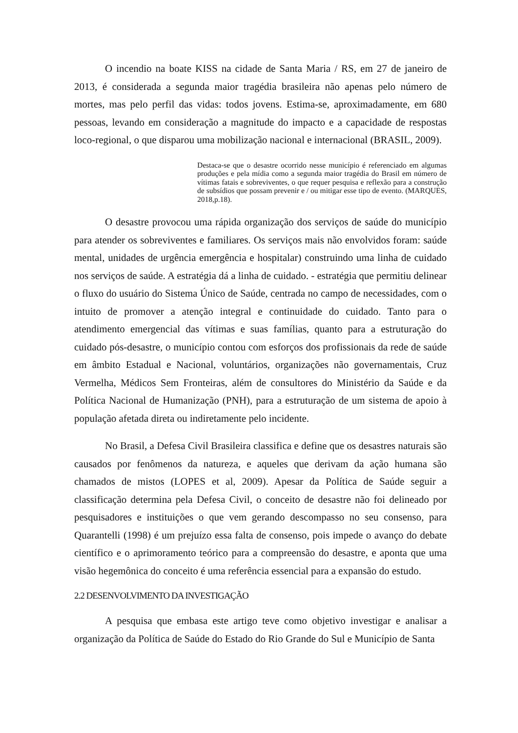O incendio na boate KISS na cidade de Santa Maria / RS, em 27 de janeiro de 2013, é considerada a segunda maior tragédia brasileira não apenas pelo número de mortes, mas pelo perfil das vidas: todos jovens. Estima-se, aproximadamente, em 680 pessoas, levando em consideração a magnitude do impacto e a capacidade de respostas loco-regional, o que disparou uma mobilização nacional e internacional (BRASIL, 2009).
Destaca-se que o desastre ocorrido nesse município é referenciado em algumas produções e pela mídia como a segunda maior tragédia do Brasil em número de vítimas fatais e sobreviventes, o que requer pesquisa e reflexão para a construção de subsídios que possam prevenir e / ou mitigar esse tipo de evento. (MARQUES, 2018,p.18).
O desastre provocou uma rápida organização dos serviços de saúde do município para atender os sobreviventes e familiares. Os serviços mais não envolvidos foram: saúde mental, unidades de urgência emergência e hospitalar) construindo uma linha de cuidado nos serviços de saúde. A estratégia dá a linha de cuidado. - estratégia que permitiu delinear o fluxo do usuário do Sistema Único de Saúde, centrada no campo de necessidades, com o intuito de promover a atenção integral e continuidade do cuidado. Tanto para o atendimento emergencial das vítimas e suas famílias, quanto para a estruturação do cuidado pós-desastre, o município contou com esforços dos profissionais da rede de saúde em âmbito Estadual e Nacional, voluntários, organizações não governamentais, Cruz Vermelha, Médicos Sem Fronteiras, além de consultores do Ministério da Saúde e da Política Nacional de Humanização (PNH), para a estruturação de um sistema de apoio à população afetada direta ou indiretamente pelo incidente.
No Brasil, a Defesa Civil Brasileira classifica e define que os desastres naturais são causados por fenômenos da natureza, e aqueles que derivam da ação humana são chamados de mistos (LOPES et al, 2009). Apesar da Política de Saúde seguir a classificação determina pela Defesa Civil, o conceito de desastre não foi delineado por pesquisadores e instituições o que vem gerando descompasso no seu consenso, para Quarantelli (1998) é um prejuízo essa falta de consenso, pois impede o avanço do debate científico e o aprimoramento teórico para a compreensão do desastre, e aponta que uma visão hegemônica do conceito é uma referência essencial para a expansão do estudo.
2.2 DESENVOLVIMENTO DA INVESTIGAÇÃO
A pesquisa que embasa este artigo teve como objetivo investigar e analisar a organização da Política de Saúde do Estado do Rio Grande do Sul e Município de Santa